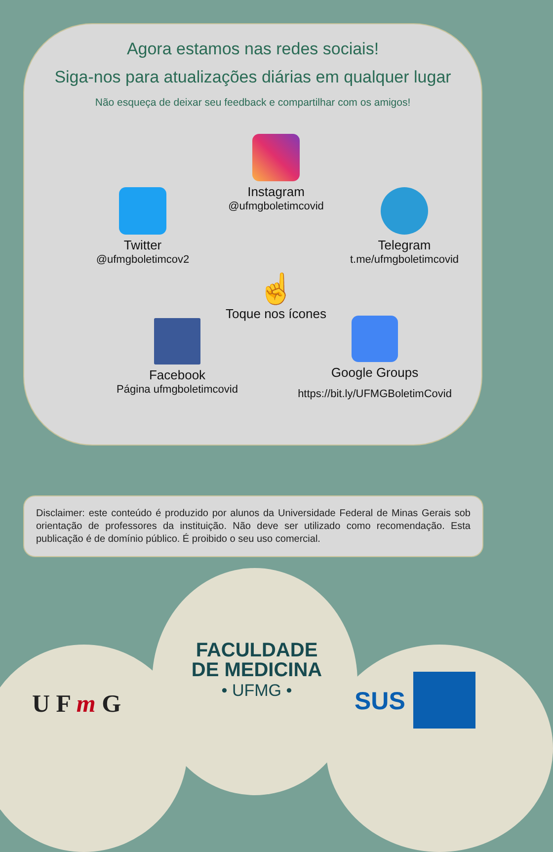Agora estamos nas redes sociais!
Siga-nos para atualizações diárias em qualquer lugar
Não esqueça de deixar seu feedback e compartilhar com os amigos!
Instagram
@ufmgboletimcovid
Twitter
@ufmgboletimcov2
Telegram
t.me/ufmgboletimcovid
☝
Toque nos ícones
Facebook
Página ufmgboletimcovid
Google Groups
https://bit.ly/UFMGBoletimCovid
Disclaimer: este conteúdo é produzido por alunos da Universidade Federal de Minas Gerais sob orientação de professores da instituição. Não deve ser utilizado como recomendação. Esta publicação é de domínio público. É proibido o seu uso comercial.
U F m G
FACULDADE
DE MEDICINA
• UFMG •
SUS